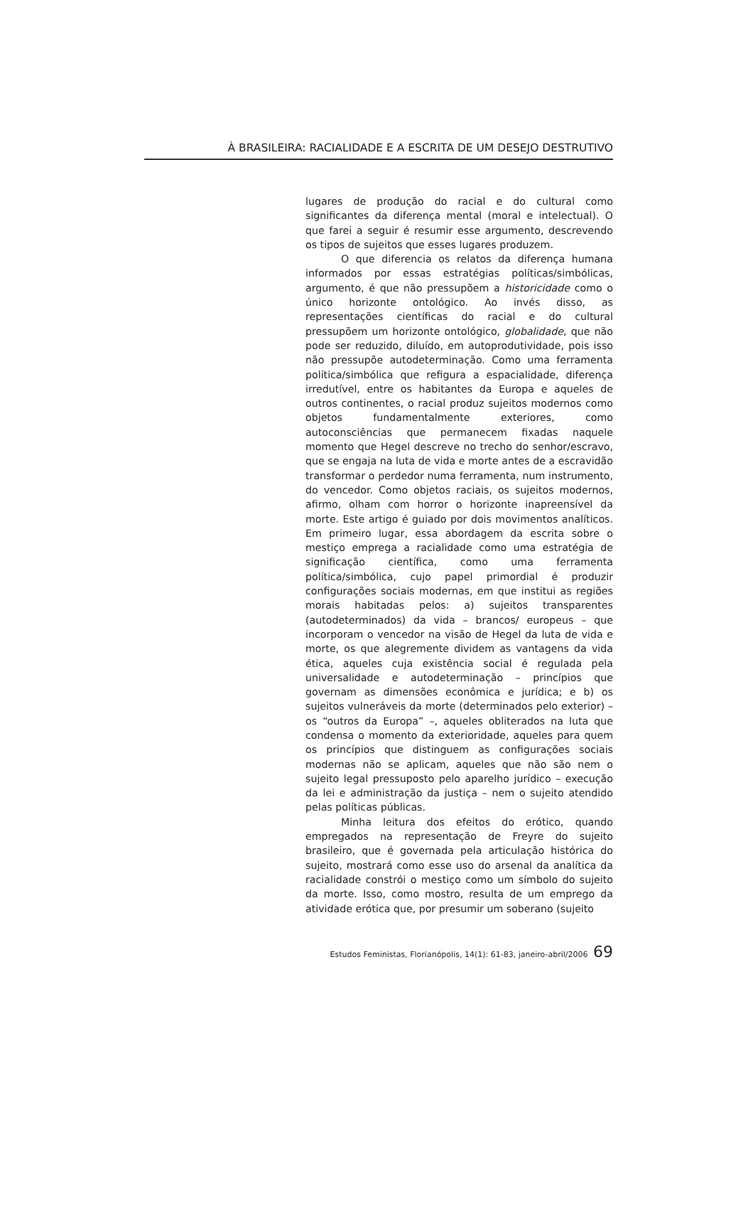À BRASILEIRA: RACIALIDADE E A ESCRITA DE UM DESEJO DESTRUTIVO
lugares de produção do racial e do cultural como significantes da diferença mental (moral e intelectual). O que farei a seguir é resumir esse argumento, descrevendo os tipos de sujeitos que esses lugares produzem.
O que diferencia os relatos da diferença humana informados por essas estratégias políticas/simbólicas, argumento, é que não pressupõem a historicidade como o único horizonte ontológico. Ao invés disso, as representações científicas do racial e do cultural pressupõem um horizonte ontológico, globalidade, que não pode ser reduzido, diluído, em autoprodutividade, pois isso não pressupõe autodeterminação. Como uma ferramenta política/simbólica que refigura a espacialidade, diferença irredutível, entre os habitantes da Europa e aqueles de outros continentes, o racial produz sujeitos modernos como objetos fundamentalmente exteriores, como autoconsciências que permanecem fixadas naquele momento que Hegel descreve no trecho do senhor/escravo, que se engaja na luta de vida e morte antes de a escravidão transformar o perdedor numa ferramenta, num instrumento, do vencedor. Como objetos raciais, os sujeitos modernos, afirmo, olham com horror o horizonte inapreensível da morte. Este artigo é guiado por dois movimentos analíticos. Em primeiro lugar, essa abordagem da escrita sobre o mestiço emprega a racialidade como uma estratégia de significação científica, como uma ferramenta política/simbólica, cujo papel primordial é produzir configurações sociais modernas, em que institui as regiões morais habitadas pelos: a) sujeitos transparentes (autodeterminados) da vida – brancos/ europeus – que incorporam o vencedor na visão de Hegel da luta de vida e morte, os que alegremente dividem as vantagens da vida ética, aqueles cuja existência social é regulada pela universalidade e autodeterminação – princípios que governam as dimensões econômica e jurídica; e b) os sujeitos vulneráveis da morte (determinados pelo exterior) – os “outros da Europa” –, aqueles obliterados na luta que condensa o momento da exterioridade, aqueles para quem os princípios que distinguem as configurações sociais modernas não se aplicam, aqueles que não são nem o sujeito legal pressuposto pelo aparelho jurídico – execução da lei e administração da justiça – nem o sujeito atendido pelas políticas públicas.
Minha leitura dos efeitos do erótico, quando empregados na representação de Freyre do sujeito brasileiro, que é governada pela articulação histórica do sujeito, mostrará como esse uso do arsenal da analítica da racialidade constrói o mestiço como um símbolo do sujeito da morte. Isso, como mostro, resulta de um emprego da atividade erótica que, por presumir um soberano (sujeito
Estudos Feministas, Florianópolis, 14(1): 61-83, janeiro-abril/2006 69